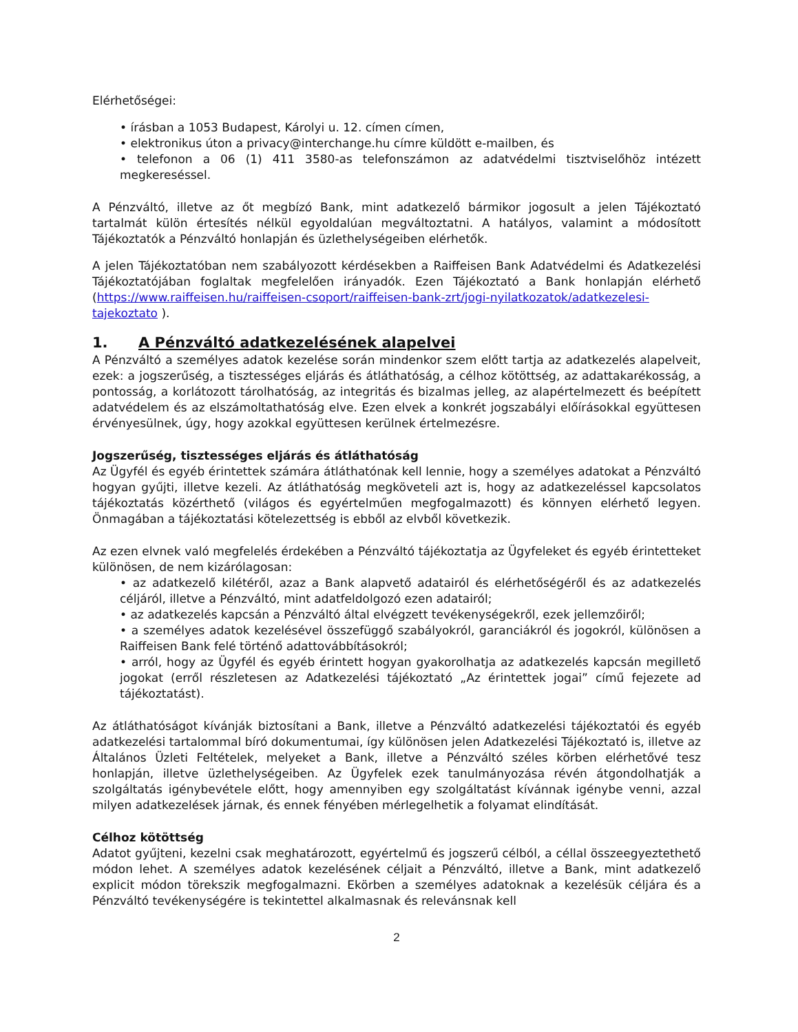Elérhetőségei:
• írásban a 1053 Budapest, Károlyi u. 12. címen címen,
• elektronikus úton a privacy@interchange.hu címre küldött e-mailben, és
• telefonon a 06 (1) 411 3580-as telefonszámon az adatvédelmi tisztviselőhöz intézett megkereséssel.
A Pénzváltó, illetve az őt megbízó Bank, mint adatkezelő bármikor jogosult a jelen Tájékoztató tartalmát külön értesítés nélkül egyoldalúan megváltoztatni. A hatályos, valamint a módosított Tájékoztatók a Pénzváltó honlapján és üzlethelységeiben elérhetők.
A jelen Tájékoztatóban nem szabályozott kérdésekben a Raiffeisen Bank Adatvédelmi és Adatkezelési Tájékoztatójában foglaltak megfelelően irányadók. Ezen Tájékoztató a Bank honlapján elérhető (https://www.raiffeisen.hu/raiffeisen-csoport/raiffeisen-bank-zrt/jogi-nyilatkozatok/adatkezelesi-tajekoztato ).
1. A Pénzváltó adatkezelésének alapelvei
A Pénzváltó a személyes adatok kezelése során mindenkor szem előtt tartja az adatkezelés alapelveit, ezek: a jogszerűség, a tisztességes eljárás és átláthatóság, a célhoz kötöttség, az adattakarékosság, a pontosság, a korlátozott tárolhatóság, az integritás és bizalmas jelleg, az alapértelmezett és beépített adatvédelem és az elszámoltathatóság elve. Ezen elvek a konkrét jogszabályi előírásokkal együttesen érvényesülnek, úgy, hogy azokkal együttesen kerülnek értelmezésre.
Jogszerűség, tisztességes eljárás és átláthatóság
Az Ügyfél és egyéb érintettek számára átláthatónak kell lennie, hogy a személyes adatokat a Pénzváltó hogyan gyűjti, illetve kezeli. Az átláthatóság megköveteli azt is, hogy az adatkezeléssel kapcsolatos tájékoztatás közérthető (világos és egyértelműen megfogalmazott) és könnyen elérhető legyen. Önmagában a tájékoztatási kötelezettség is ebből az elvből következik.
Az ezen elvnek való megfelelés érdekében a Pénzváltó tájékoztatja az Ügyfeleket és egyéb érintetteket különösen, de nem kizárólagosan:
• az adatkezelő kilétéről, azaz a Bank alapvető adatairól és elérhetőségéről és az adatkezelés céljáról, illetve a Pénzváltó, mint adatfeldolgozó ezen adatairól;
• az adatkezelés kapcsán a Pénzváltó által elvégzett tevékenységekről, ezek jellemzőiről;
• a személyes adatok kezelésével összefüggő szabályokról, garanciákról és jogokról, különösen a Raiffeisen Bank felé történő adattovábbításokról;
• arról, hogy az Ügyfél és egyéb érintett hogyan gyakorolhatja az adatkezelés kapcsán megillető jogokat (erről részletesen az Adatkezelési tájékoztató „Az érintettek jogai” című fejezete ad tájékoztatást).
Az átláthatóságot kívánják biztosítani a Bank, illetve a Pénzváltó adatkezelési tájékoztatói és egyéb adatkezelési tartalommal bíró dokumentumai, így különösen jelen Adatkezelési Tájékoztató is, illetve az Általános Üzleti Feltételek, melyeket a Bank, illetve a Pénzváltó széles körben elérhetővé tesz honlapján, illetve üzlethelységeiben. Az Ügyfelek ezek tanulmányozása révén átgondolhatják a szolgáltatás igénybevétele előtt, hogy amennyiben egy szolgáltatást kívánnak igénybe venni, azzal milyen adatkezelések járnak, és ennek fényében mérlegelhetik a folyamat elindítását.
Célhoz kötöttség
Adatot gyűjteni, kezelni csak meghatározott, egyértelmű és jogszerű célból, a céllal összeegyeztethető módon lehet. A személyes adatok kezelésének céljait a Pénzváltó, illetve a Bank, mint adatkezelő explicit módon törekszik megfogalmazni. Ekörben a személyes adatoknak a kezelésük céljára és a Pénzváltó tevékenységére is tekintettel alkalmasnak és relevánsnak kell
2